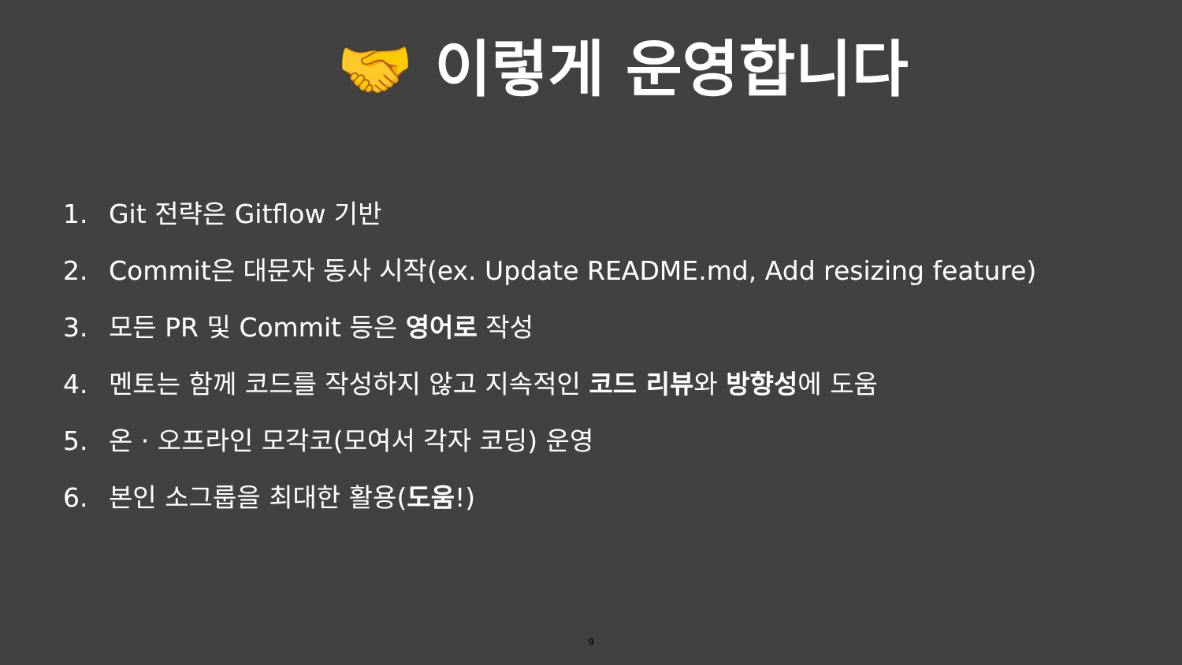🤝 이렇게 운영합니다
1. Git 전략은 Gitflow 기반
2. Commit은 대문자 동사 시작(ex. Update README.md, Add resizing feature)
3. 모든 PR 및 Commit 등은 영어로 작성
4. 멘토는 함께 코드를 작성하지 않고 지속적인 코드 리뷰와 방향성에 도움
5. 온 · 오프라인 모각코(모여서 각자 코딩) 운영
6. 본인 소그룹을 최대한 활용(도움!)
9